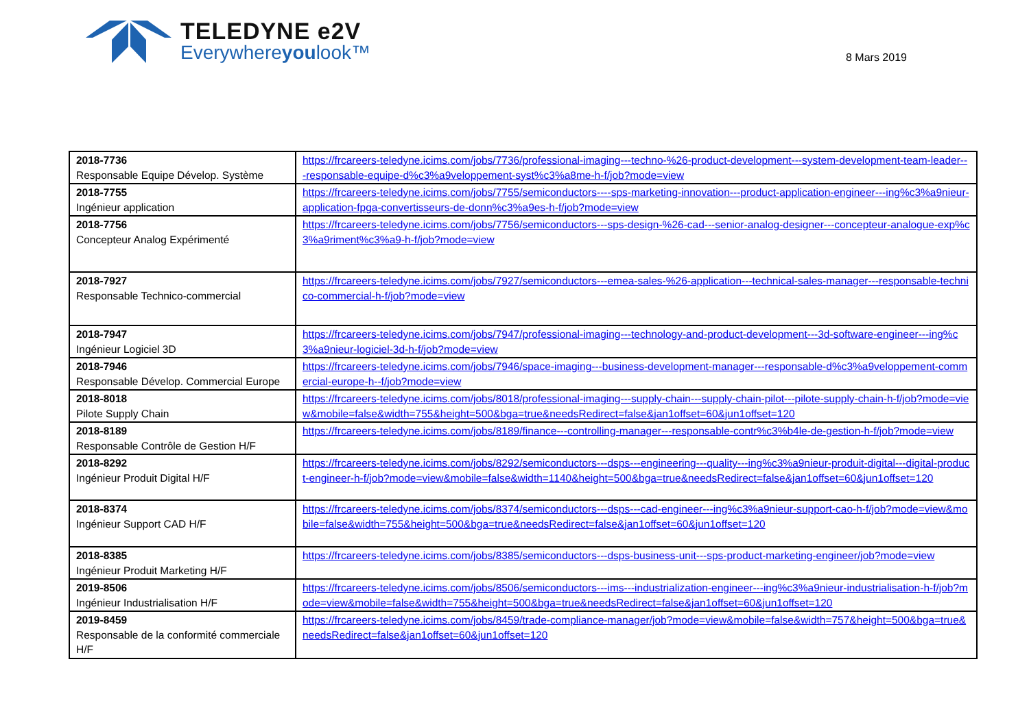TELEDYNE e2V
Everywhereyoulook™
8 Mars 2019
| 2018-7736 Responsable Equipe Dévelop. Système | https://frcareers-teledyne.icims.com/jobs/7736/professional-imaging---techno-%26-product-development---system-development-team-leader---responsable-equipe-d%c3%a9veloppement-syst%c3%a8me-h-f/job?mode=view |
| 2018-7755 Ingénieur application | https://frcareers-teledyne.icims.com/jobs/7755/semiconductors----sps-marketing-innovation---product-application-engineer---ing%c3%a9nieur-application-fpga-convertisseurs-de-donn%c3%a9es-h-f/job?mode=view |
| 2018-7756 Concepteur Analog Expérimenté | https://frcareers-teledyne.icims.com/jobs/7756/semiconductors---sps-design-%26-cad---senior-analog-designer---concepteur-analogue-exp%c3%a9riment%c3%a9-h-f/job?mode=view |
| 2018-7927 Responsable Technico-commercial | https://frcareers-teledyne.icims.com/jobs/7927/semiconductors---emea-sales-%26-application---technical-sales-manager---responsable-technico-commercial-h-f/job?mode=view |
| 2018-7947 Ingénieur Logiciel 3D | https://frcareers-teledyne.icims.com/jobs/7947/professional-imaging---technology-and-product-development---3d-software-engineer---ing%c3%a9nieur-logiciel-3d-h-f/job?mode=view |
| 2018-7946 Responsable Dévelop. Commercial Europe | https://frcareers-teledyne.icims.com/jobs/7946/space-imaging---business-development-manager---responsable-d%c3%a9veloppement-commercial-europe-h--f/job?mode=view |
| 2018-8018 Pilote Supply Chain | https://frcareers-teledyne.icims.com/jobs/8018/professional-imaging---supply-chain---supply-chain-pilot---pilote-supply-chain-h-f/job?mode=view&mobile=false&width=755&height=500&bga=true&needsRedirect=false&jan1offset=60&jun1offset=120 |
| 2018-8189 Responsable Contrôle de Gestion H/F | https://frcareers-teledyne.icims.com/jobs/8189/finance---controlling-manager---responsable-contr%c3%b4le-de-gestion-h-f/job?mode=view |
| 2018-8292 Ingénieur Produit Digital H/F | https://frcareers-teledyne.icims.com/jobs/8292/semiconductors---dsps---engineering---quality---ing%c3%a9nieur-produit-digital---digital-product-engineer-h-f/job?mode=view&mobile=false&width=1140&height=500&bga=true&needsRedirect=false&jan1offset=60&jun1offset=120 |
| 2018-8374 Ingénieur Support CAD H/F | https://frcareers-teledyne.icims.com/jobs/8374/semiconductors---dsps---cad-engineer---ing%c3%a9nieur-support-cao-h-f/job?mode=view&mobile=false&width=755&height=500&bga=true&needsRedirect=false&jan1offset=60&jun1offset=120 |
| 2018-8385 Ingénieur Produit Marketing H/F | https://frcareers-teledyne.icims.com/jobs/8385/semiconductors---dsps-business-unit---sps-product-marketing-engineer/job?mode=view |
| 2019-8506 Ingénieur Industrialisation H/F | https://frcareers-teledyne.icims.com/jobs/8506/semiconductors---ims---industrialization-engineer---ing%c3%a9nieur-industrialisation-h-f/job?mode=view&mobile=false&width=755&height=500&bga=true&needsRedirect=false&jan1offset=60&jun1offset=120 |
| 2019-8459 Responsable de la conformité commerciale H/F | https://frcareers-teledyne.icims.com/jobs/8459/trade-compliance-manager/job?mode=view&mobile=false&width=757&height=500&bga=true&needsRedirect=false&jan1offset=60&jun1offset=120 |